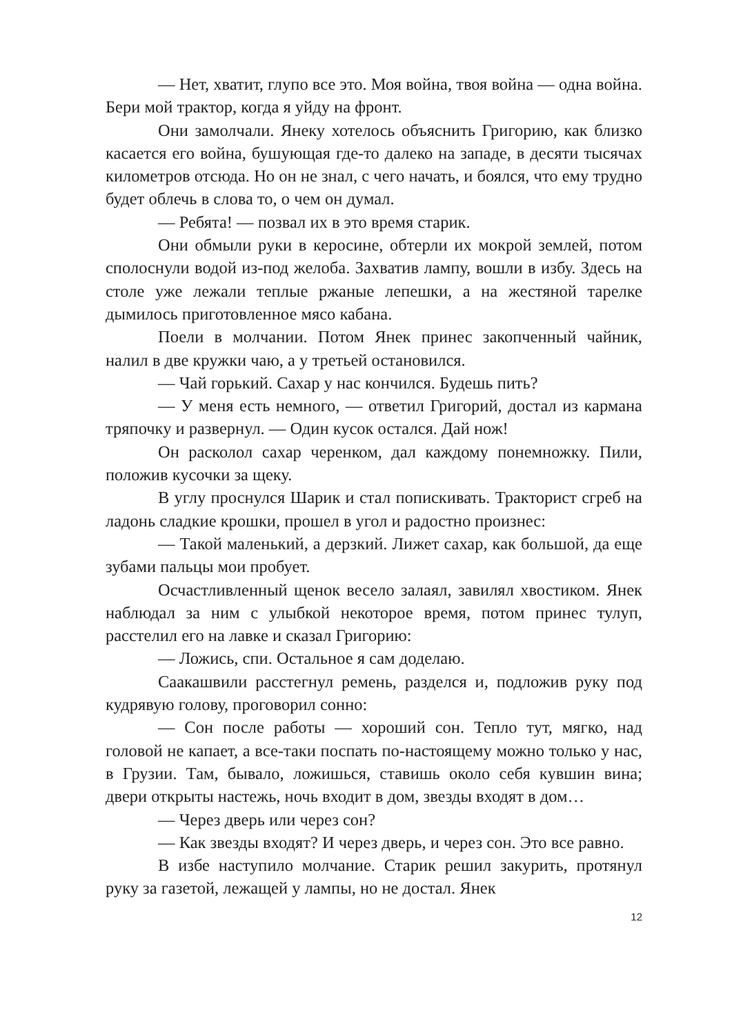— Нет, хватит, глупо все это. Моя война, твоя война — одна война. Бери мой трактор, когда я уйду на фронт.
Они замолчали. Янеку хотелось объяснить Григорию, как близко касается его война, бушующая где-то далеко на западе, в десяти тысячах километров отсюда. Но он не знал, с чего начать, и боялся, что ему трудно будет облечь в слова то, о чем он думал.
— Ребята! — позвал их в это время старик.
Они обмыли руки в керосине, обтерли их мокрой землей, потом сполоснули водой из-под желоба. Захватив лампу, вошли в избу. Здесь на столе уже лежали теплые ржаные лепешки, а на жестяной тарелке дымилось приготовленное мясо кабана.
Поели в молчании. Потом Янек принес закопченный чайник, налил в две кружки чаю, а у третьей остановился.
— Чай горький. Сахар у нас кончился. Будешь пить?
— У меня есть немного, — ответил Григорий, достал из кармана тряпочку и развернул. — Один кусок остался. Дай нож!
Он расколол сахар черенком, дал каждому понемножку. Пили, положив кусочки за щеку.
В углу проснулся Шарик и стал попискивать. Тракторист сгреб на ладонь сладкие крошки, прошел в угол и радостно произнес:
— Такой маленький, а дерзкий. Лижет сахар, как большой, да еще зубами пальцы мои пробует.
Осчастливленный щенок весело залаял, завилял хвостиком. Янек наблюдал за ним с улыбкой некоторое время, потом принес тулуп, расстелил его на лавке и сказал Григорию:
— Ложись, спи. Остальное я сам доделаю.
Саакашвили расстегнул ремень, разделся и, подложив руку под кудрявую голову, проговорил сонно:
— Сон после работы — хороший сон. Тепло тут, мягко, над головой не капает, а все-таки поспать по-настоящему можно только у нас, в Грузии. Там, бывало, ложишься, ставишь около себя кувшин вина; двери открыты настежь, ночь входит в дом, звезды входят в дом…
— Через дверь или через сон?
— Как звезды входят? И через дверь, и через сон. Это все равно.
В избе наступило молчание. Старик решил закурить, протянул руку за газетой, лежащей у лампы, но не достал. Янек
12